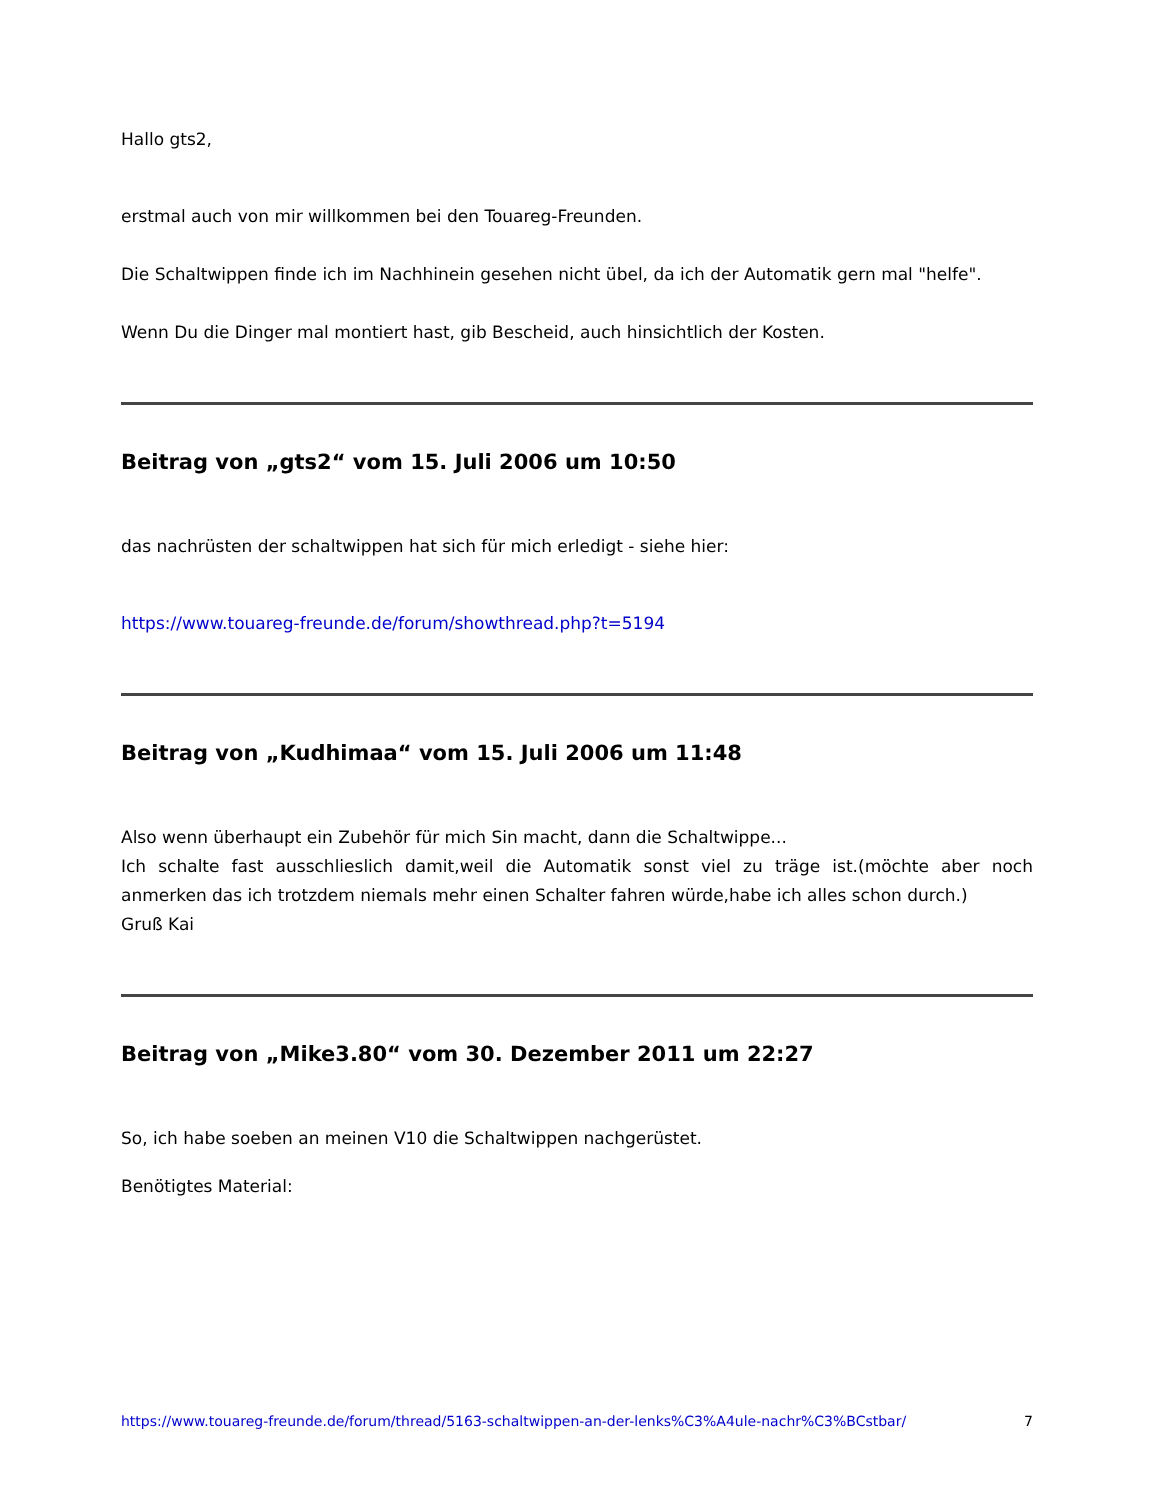Hallo gts2,
erstmal auch von mir willkommen bei den Touareg-Freunden.
Die Schaltwippen finde ich im Nachhinein gesehen nicht übel, da ich der Automatik gern mal "helfe".
Wenn Du die Dinger mal montiert hast, gib Bescheid, auch hinsichtlich der Kosten.
Beitrag von „gts2“ vom 15. Juli 2006 um 10:50
das nachrüsten der schaltwippen hat sich für mich erledigt - siehe hier:
https://www.touareg-freunde.de/forum/showthread.php?t=5194
Beitrag von „Kudhimaa“ vom 15. Juli 2006 um 11:48
Also wenn überhaupt ein Zubehör für mich Sin macht, dann die Schaltwippe...
Ich schalte fast ausschlieslich damit,weil die Automatik sonst viel zu träge ist.(möchte aber noch anmerken das ich trotzdem niemals mehr einen Schalter fahren würde,habe ich alles schon durch.)
Gruß Kai
Beitrag von „Mike3.80“ vom 30. Dezember 2011 um 22:27
So, ich habe soeben an meinen V10 die Schaltwippen nachgerüstet.
Benötigtes Material:
https://www.touareg-freunde.de/forum/thread/5163-schaltwippen-an-der-lenks%C3%A4ule-nachr%C3%BCstbar/ 7